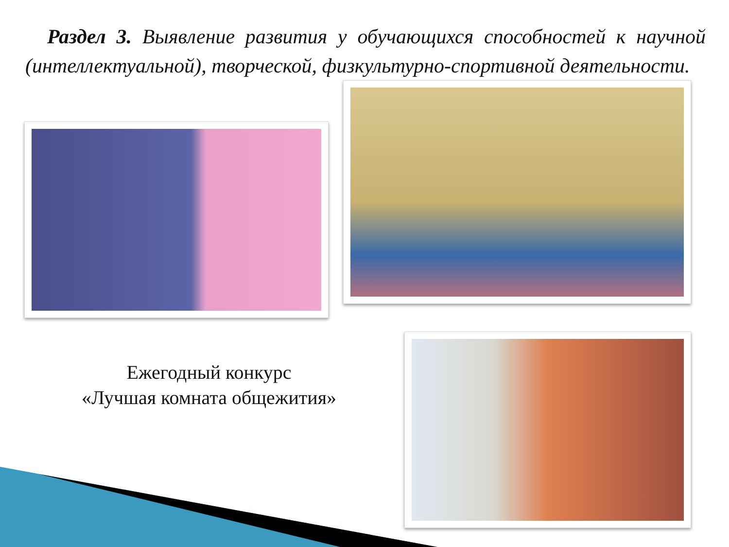Раздел 3. Выявление развития у обучающихся способностей к научной (интеллектуальной), творческой, физкультурно-спортивной деятельности.
Ежегодный конкурс
«Лучшая комната общежития»